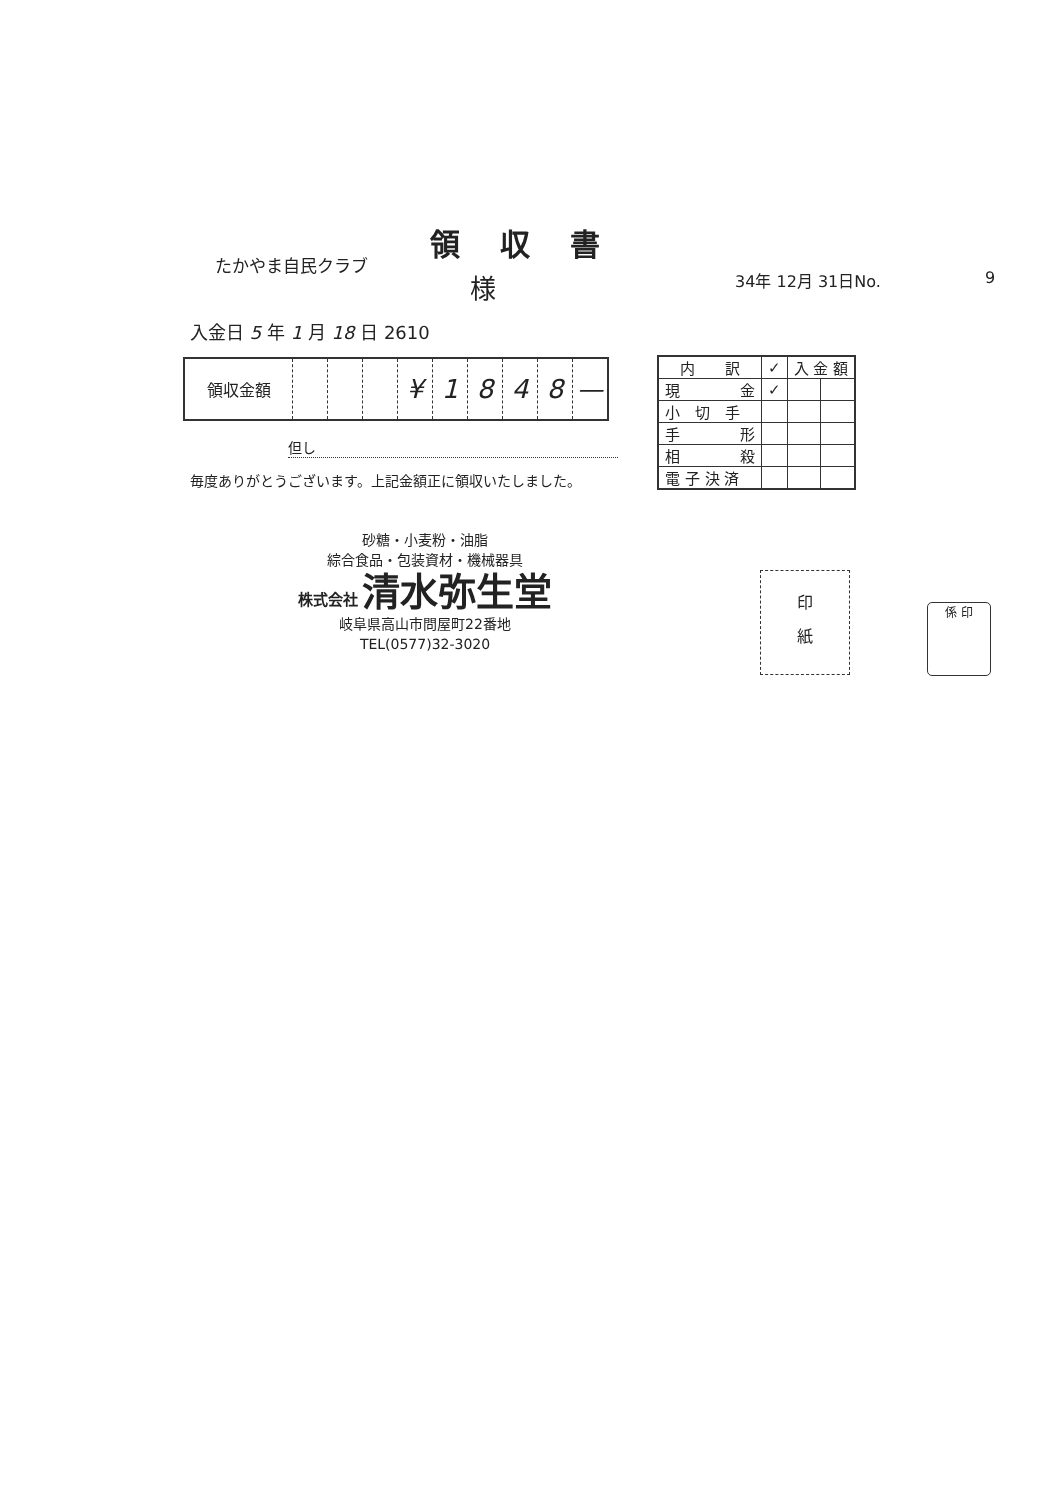領収書
たかやま自民クラブ
様 34年 12月 31日No. 9
入金日 5 年 1 月 18 日 2610
| 領収金額 | | | | ¥ | 1 | 8 | 4 | 8 | — |
但し
毎度ありがとうございます。上記金額正に領収いたしました。
| 内 訳 | ✓ | 入 金 額 | |
| --- | --- | --- | --- |
| 現 金 | ✓ | | |
| 小 切 手 | | | |
| 手 形 | | | |
| 相 殺 | | | |
| 電 子 決 済 | | | |
砂糖・小麦粉・油脂
綜合食品・包装資材・機械器具
株式会社 清水弥生堂
岐阜県高山市問屋町22番地
TEL(0577)32-3020
印
紙
係 印